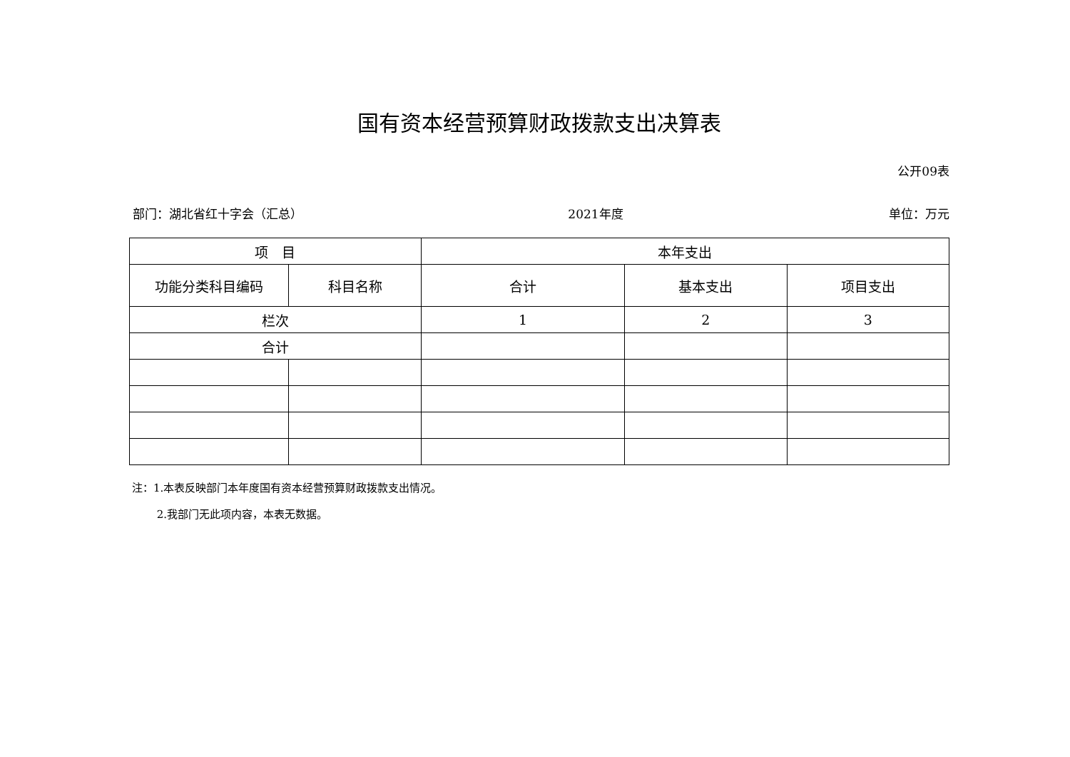国有资本经营预算财政拨款支出决算表
公开09表
部门：湖北省红十字会（汇总） 2021年度 单位：万元
| 项 目 | | 本年支出 | | |
| --- | --- | --- | --- | --- |
| 功能分类科目编码 | 科目名称 | 合计 | 基本支出 | 项目支出 |
| 栏次 | | 1 | 2 | 3 |
| 合计 | | | | |
注：1.本表反映部门本年度国有资本经营预算财政拨款支出情况。
   2.我部门无此项内容，本表无数据。